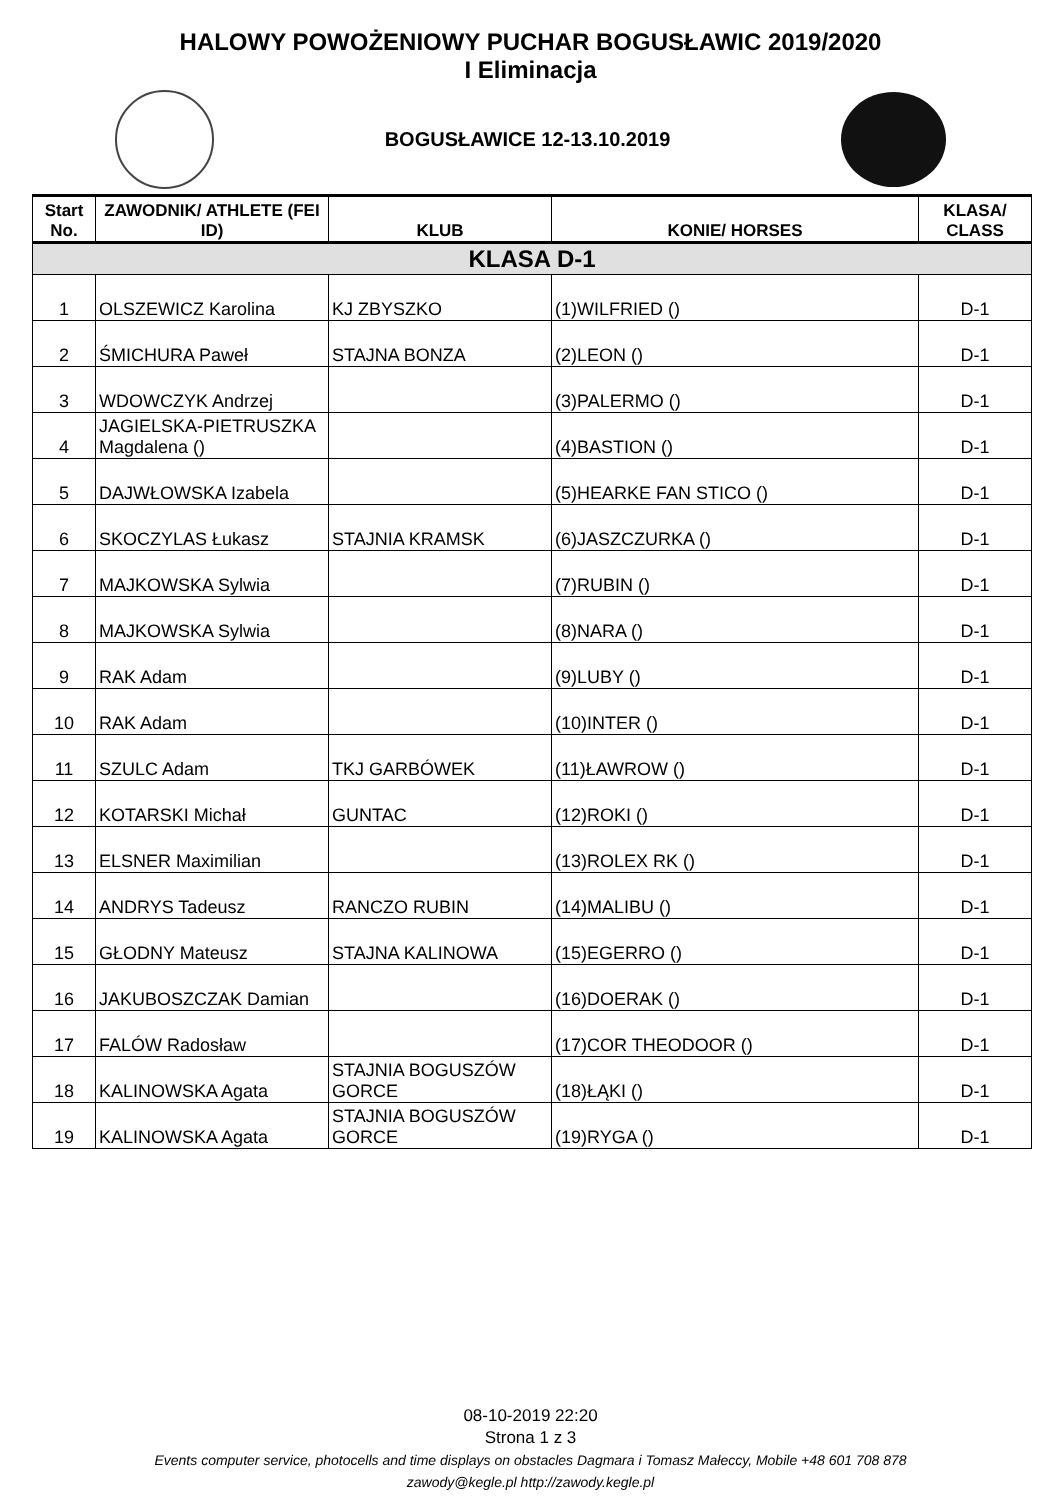HALOWY POWOŻENIOWY PUCHAR BOGUSŁAWIC 2019/2020
I Eliminacja
BOGUSŁAWICE 12-13.10.2019
| Start No. | ZAWODNIK/ ATHLETE (FEI ID) | KLUB | KONIE/ HORSES | KLASA/ CLASS |
| --- | --- | --- | --- | --- |
| KLASA D-1 | | | | |
| 1 | OLSZEWICZ Karolina | KJ ZBYSZKO | (1)WILFRIED () | D-1 |
| 2 | ŚMICHURA Paweł | STAJNA BONZA | (2)LEON () | D-1 |
| 3 | WDOWCZYK Andrzej | | (3)PALERMO () | D-1 |
| 4 | JAGIELSKA-PIETRUSZKA Magdalena () | | (4)BASTION () | D-1 |
| 5 | DAJWŁOWSKA Izabela | | (5)HEARKE FAN STICO () | D-1 |
| 6 | SKOCZYLAS Łukasz | STAJNIA KRAMSK | (6)JASZCZURKA () | D-1 |
| 7 | MAJKOWSKA Sylwia | | (7)RUBIN () | D-1 |
| 8 | MAJKOWSKA Sylwia | | (8)NARA () | D-1 |
| 9 | RAK Adam | | (9)LUBY () | D-1 |
| 10 | RAK Adam | | (10)INTER () | D-1 |
| 11 | SZULC Adam | TKJ GARBÓWEK | (11)ŁAWROW () | D-1 |
| 12 | KOTARSKI Michał | GUNTAC | (12)ROKI () | D-1 |
| 13 | ELSNER Maximilian | | (13)ROLEX RK () | D-1 |
| 14 | ANDRYS Tadeusz | RANCZO RUBIN | (14)MALIBU () | D-1 |
| 15 | GŁODNY Mateusz | STAJNA KALINOWA | (15)EGERRO () | D-1 |
| 16 | JAKUBOSZCZAK Damian | | (16)DOERAK () | D-1 |
| 17 | FALÓW Radosław | | (17)COR THEODOOR () | D-1 |
| 18 | KALINOWSKA Agata | STAJNIA BOGUSZÓW GORCE | (18)ŁĄKI () | D-1 |
| 19 | KALINOWSKA Agata | STAJNIA BOGUSZÓW GORCE | (19)RYGA () | D-1 |
08-10-2019 22:20
Strona 1 z 3
Events computer service, photocells and time displays on obstacles Dagmara i Tomasz Małeccy, Mobile +48 601 708 878
zawody@kegle.pl http://zawody.kegle.pl